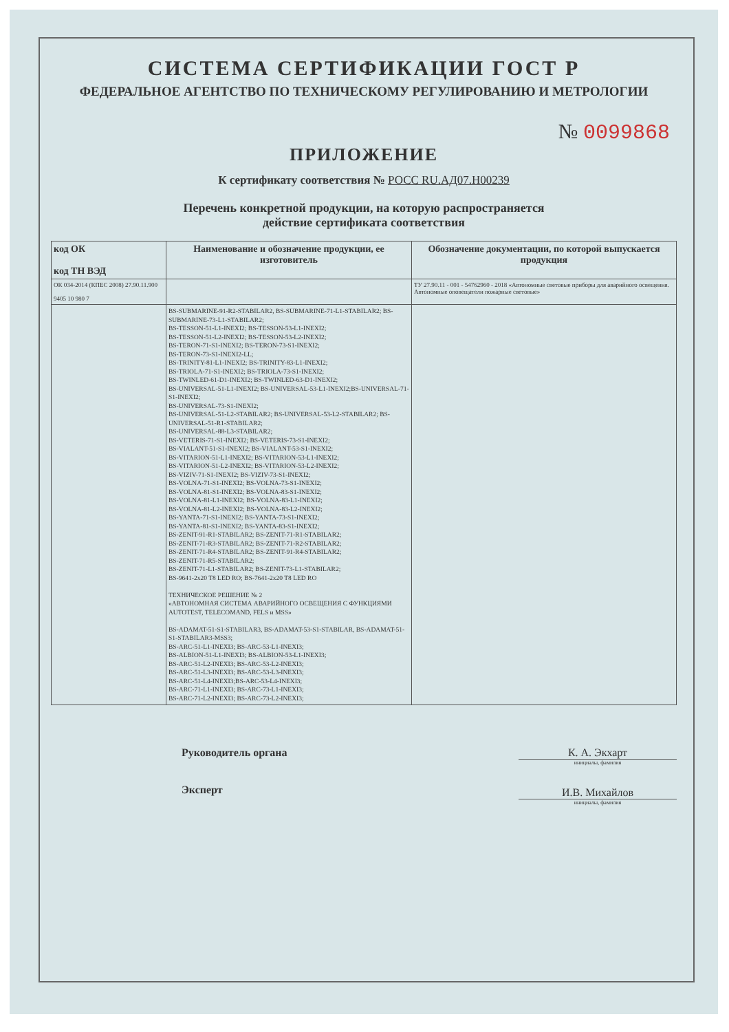СИСТЕМА СЕРТИФИКАЦИИ ГОСТ Р
ФЕДЕРАЛЬНОЕ АГЕНТСТВО ПО ТЕХНИЧЕСКОМУ РЕГУЛИРОВАНИЮ И МЕТРОЛОГИИ
№ 0099868
ПРИЛОЖЕНИЕ
К сертификату соответствия № РОСС RU.АД07.Н00239
Перечень конкретной продукции, на которую распространяется
действие сертификата соответствия
| код ОК код ТН ВЭД | Наименование и обозначение продукции, ее изготовитель | Обозначение документации, по которой выпускается продукция |
| --- | --- | --- |
| ОК 034-2014 (КПЕС 2008) 27.90.11.900 9405 10 980 7 | | ТУ 27.90.11 - 001 - 54762960 - 2018 «Автономные световые приборы для аварийного освещения. Автономные оповещатели пожарные световые» |
| | BS-SUBMARINE-91-R2-STABILAR2, BS-SUBMARINE-71-L1-STABILAR2; BS-SUBMARINE-73-L1-STABILAR2; BS-TESSON-51-L1-INEXI2; BS-TESSON-53-L1-INEXI2; BS-TESSON-51-L2-INEXI2; BS-TESSON-53-L2-INEXI2; BS-TERON-71-S1-INEXI2; BS-TERON-73-S1-INEXI2; BS-TERON-73-S1-INEXI2-LL; BS-TRINITY-81-L1-INEXI2; BS-TRINITY-83-L1-INEXI2; BS-TRIOLA-71-S1-INEXI2; BS-TRIOLA-73-S1-INEXI2; BS-TWINLED-61-D1-INEXI2; BS-TWINLED-63-D1-INEXI2; BS-UNIVERSAL-51-L1-INEXI2; BS-UNIVERSAL-53-L1-INEXI2;BS-UNIVERSAL-71-S1-INEXI2; BS-UNIVERSAL-73-S1-INEXI2; BS-UNIVERSAL-51-L2-STABILAR2; BS-UNIVERSAL-53-L2-STABILAR2; BS-UNIVERSAL-51-R1-STABILAR2; BS-UNIVERSAL-88-L3-STABILAR2; BS-VETERIS-71-S1-INEXI2; BS-VETERIS-73-S1-INEXI2; BS-VIALANT-51-S1-INEXI2; BS-VIALANT-53-S1-INEXI2; BS-VITARION-51-L1-INEXI2; BS-VITARION-53-L1-INEXI2; BS-VITARION-51-L2-INEXI2; BS-VITARION-53-L2-INEXI2; BS-VIZIV-71-S1-INEXI2; BS-VIZIV-73-S1-INEXI2; BS-VOLNA-71-S1-INEXI2; BS-VOLNA-73-S1-INEXI2; BS-VOLNA-81-S1-INEXI2; BS-VOLNA-83-S1-INEXI2; BS-VOLNA-81-L1-INEXI2; BS-VOLNA-83-L1-INEXI2; BS-VOLNA-81-L2-INEXI2; BS-VOLNA-83-L2-INEXI2; BS-YANTA-71-S1-INEXI2; BS-YANTA-73-S1-INEXI2; BS-YANTA-81-S1-INEXI2; BS-YANTA-83-S1-INEXI2; BS-ZENIT-91-R1-STABILAR2; BS-ZENIT-71-R1-STABILAR2; BS-ZENIT-71-R3-STABILAR2; BS-ZENIT-71-R2-STABILAR2; BS-ZENIT-71-R4-STABILAR2; BS-ZENIT-91-R4-STABILAR2; BS-ZENIT-71-R5-STABILAR2; BS-ZENIT-71-L1-STABILAR2; BS-ZENIT-73-L1-STABILAR2; BS-9641-2x20 T8 LED RO; BS-7641-2x20 T8 LED RO ТЕХНИЧЕСКОЕ РЕШЕНИЕ № 2 «АВТОНОМНАЯ СИСТЕМА АВАРИЙНОГО ОСВЕЩЕНИЯ С ФУНКЦИЯМИ AUTOTEST, TELECOMAND, FELS и MSS» BS-ADAMAT-51-S1-STABILAR3, BS-ADAMAT-53-S1-STABILAR, BS-ADAMAT-51-S1-STABILAR3-MSS3; BS-ARC-51-L1-INEXI3; BS-ARC-53-L1-INEXI3; BS-ALBION-51-L1-INEXI3; BS-ALBION-53-L1-INEXI3; BS-ARC-51-L2-INEXI3; BS-ARC-53-L2-INEXI3; BS-ARC-51-L3-INEXI3; BS-ARC-53-L3-INEXI3; BS-ARC-51-L4-INEXI3;BS-ARC-53-L4-INEXI3; BS-ARC-71-L1-INEXI3; BS-ARC-73-L1-INEXI3; BS-ARC-71-L2-INEXI3; BS-ARC-73-L2-INEXI3; | |
Руководитель органа
Эксперт
К. А. Экхарт
инициалы, фамилия
И.В. Михайлов
инициалы, фамилия